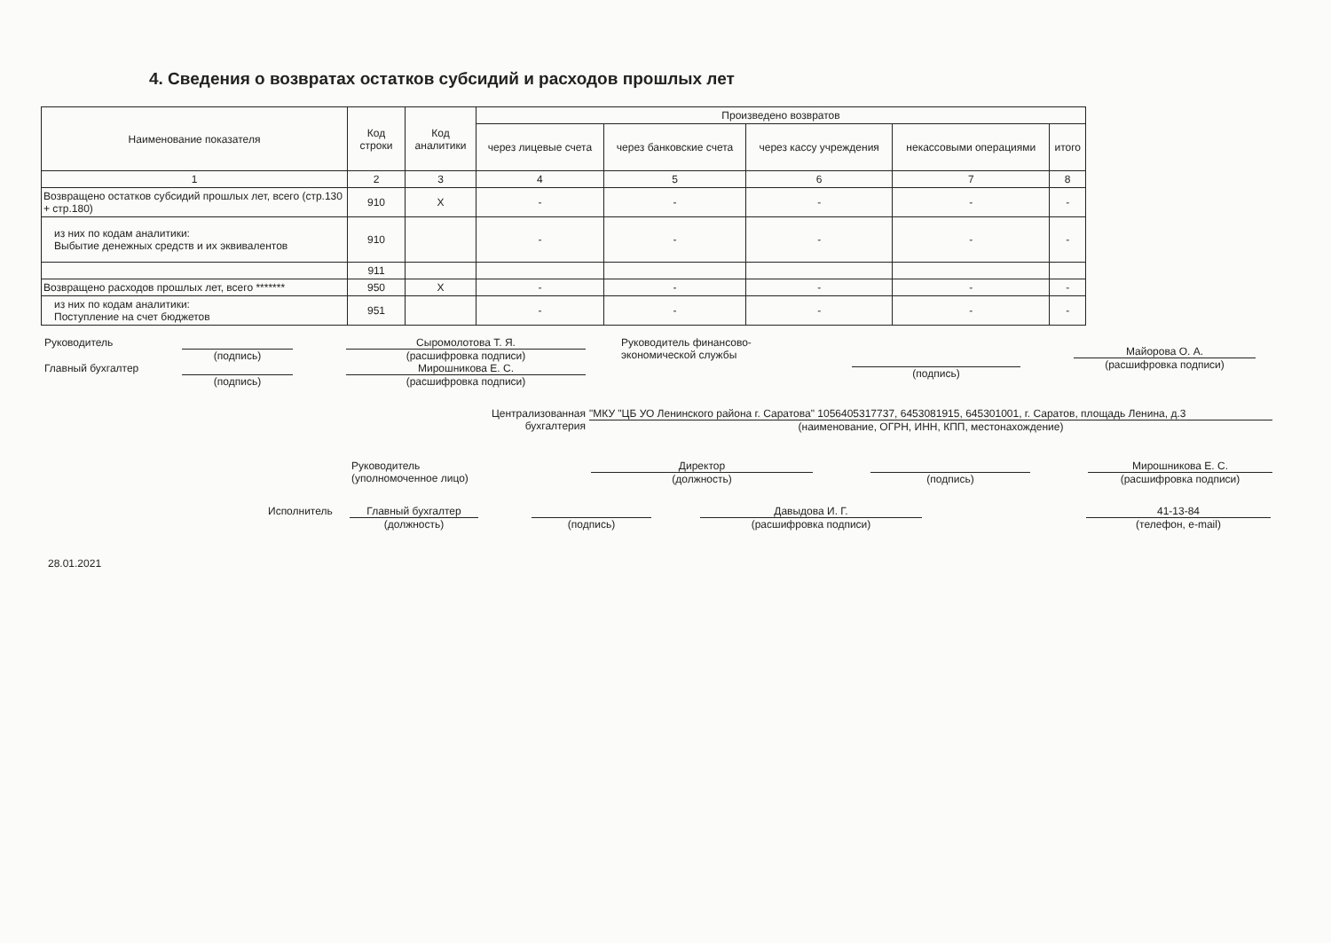4. Сведения о возвратах остатков субсидий и расходов прошлых лет
| Наименование показателя | Код строки | Код аналитики | Произведено возвратов | | | | |
| --- | --- | --- | --- | --- | --- | --- | --- |
| | | | через лицевые счета | через банковские счета | через кассу учреждения | некассовыми операциями | итого |
| 1 | 2 | 3 | 4 | 5 | 6 | 7 | 8 |
| Возвращено остатков субсидий прошлых лет, всего (стр.130 + стр.180) | 910 | X | - | - | - | - | - |
| из них по кодам аналитики: Выбытие денежных средств и их эквивалентов | 910 | | - | - | - | - | - |
| | 911 | | | | | | |
| Возвращено расходов прошлых лет, всего ******* | 950 | X | - | - | - | - | - |
| из них по кодам аналитики: Поступление на счет бюджетов | 951 | | - | - | - | - | - |
Руководитель (подпись) Сыромолотова Т. Я.
(расшифровка подписи)
Главный бухгалтер (подпись) Мирошникова Е. С.
(расшифровка подписи)
Руководитель финансово-
экономической службы
(подпись)
Майорова О. А.
(расшифровка подписи)
Централизованная
бухгалтерия
"МКУ "ЦБ УО Ленинского района г. Саратова" 1056405317737, 6453081915, 645301001, г. Саратов, площадь Ленина, д.3
(наименование, ОГРН, ИНН, КПП, местонахождение)
Руководитель
(уполномоченное лицо)
Директор
(должность)
(подпись) Мирошникова Е. С.
(расшифровка подписи)
Исполнитель Главный бухгалтер
(должность)
(подпись) Давыдова И. Г.
(расшифровка подписи)
41-13-84
(телефон, e-mail)
28.01.2021